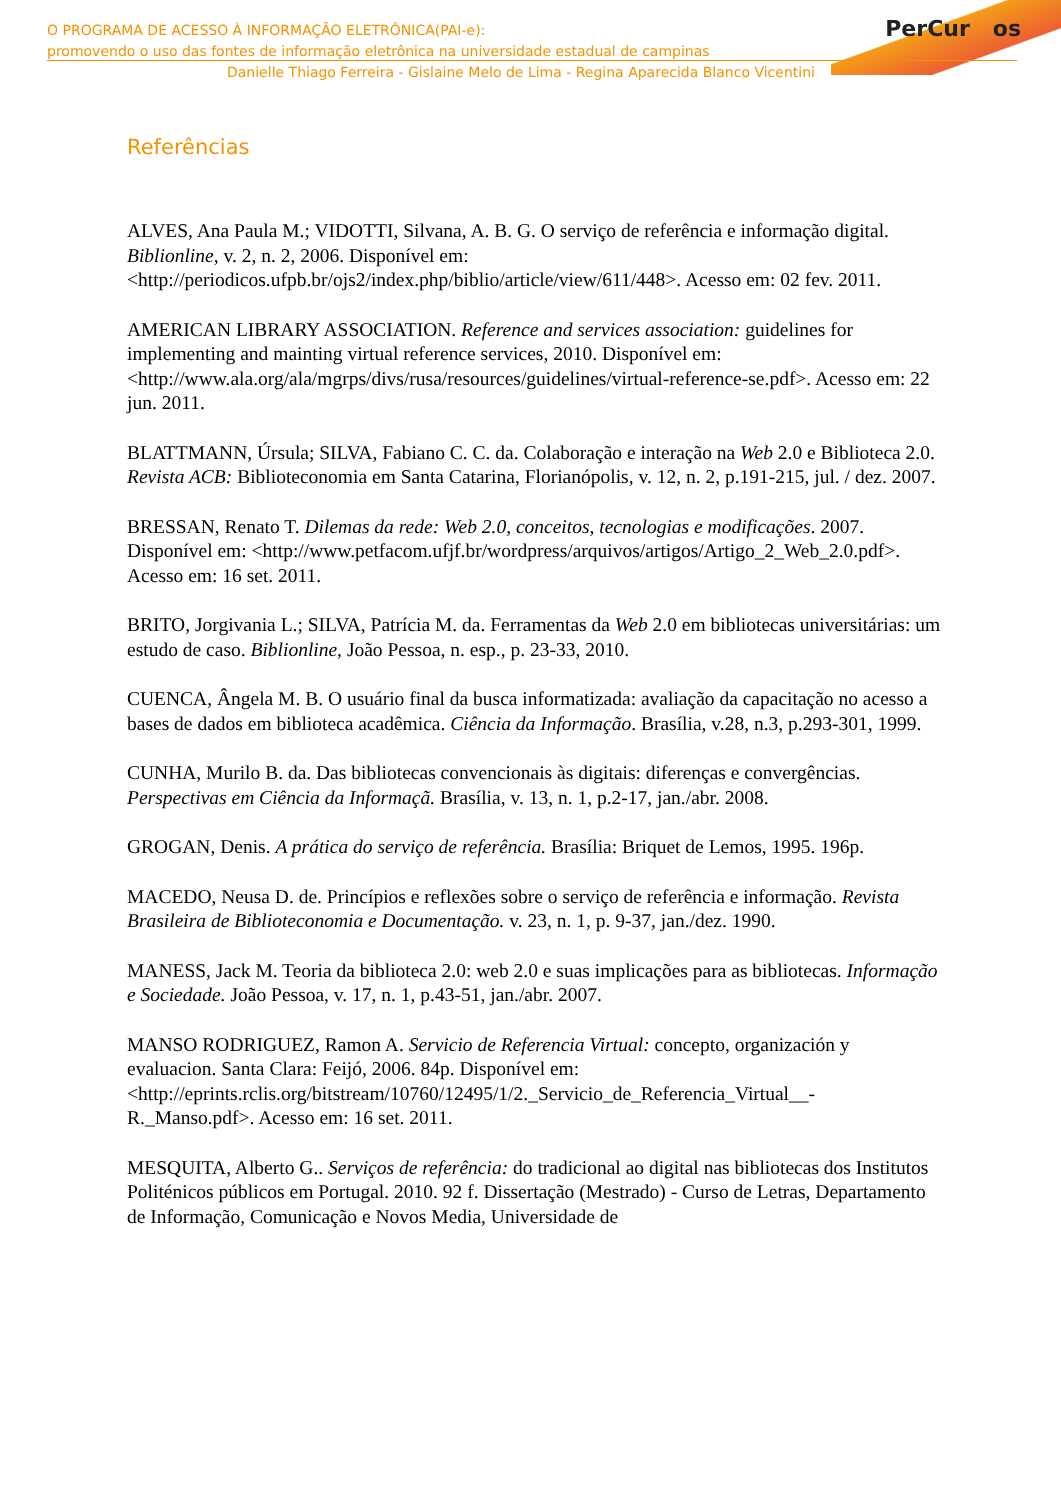PerCur os
O PROGRAMA DE ACESSO À INFORMAÇÃO ELETRÔNICA(PAI-e):
promovendo o uso das fontes de informação eletrônica na universidade estadual de campinas
Danielle Thiago Ferreira - Gislaine Melo de Lima - Regina Aparecida Blanco Vicentini
Referências
ALVES, Ana Paula M.; VIDOTTI, Silvana, A. B. G. O serviço de referência e informação digital. Biblionline, v. 2, n. 2, 2006. Disponível em: <http://periodicos.ufpb.br/ojs2/index.php/biblio/article/view/611/448>. Acesso em: 02 fev. 2011.
AMERICAN LIBRARY ASSOCIATION. Reference and services association: guidelines for implementing and mainting virtual reference services, 2010. Disponível em: <http://www.ala.org/ala/mgrps/divs/rusa/resources/guidelines/virtual-reference-se.pdf>. Acesso em: 22 jun. 2011.
BLATTMANN, Úrsula; SILVA, Fabiano C. C. da. Colaboração e interação na Web 2.0 e Biblioteca 2.0. Revista ACB: Biblioteconomia em Santa Catarina, Florianópolis, v. 12, n. 2, p.191-215, jul. / dez. 2007.
BRESSAN, Renato T. Dilemas da rede: Web 2.0, conceitos, tecnologias e modificações. 2007. Disponível em: <http://www.petfacom.ufjf.br/wordpress/arquivos/artigos/Artigo_2_Web_2.0.pdf>. Acesso em: 16 set. 2011.
BRITO, Jorgivania L.; SILVA, Patrícia M. da. Ferramentas da Web 2.0 em bibliotecas universitárias: um estudo de caso. Biblionline, João Pessoa, n. esp., p. 23-33, 2010.
CUENCA, Ângela M. B. O usuário final da busca informatizada: avaliação da capacitação no acesso a bases de dados em biblioteca acadêmica. Ciência da Informação. Brasília, v.28, n.3, p.293-301, 1999.
CUNHA, Murilo B. da. Das bibliotecas convencionais às digitais: diferenças e convergências. Perspectivas em Ciência da Informaçã. Brasília, v. 13, n. 1, p.2-17, jan./abr. 2008.
GROGAN, Denis. A prática do serviço de referência. Brasília: Briquet de Lemos, 1995. 196p.
MACEDO, Neusa D. de. Princípios e reflexões sobre o serviço de referência e informação. Revista Brasileira de Biblioteconomia e Documentação. v. 23, n. 1, p. 9-37, jan./dez. 1990.
MANESS, Jack M. Teoria da biblioteca 2.0: web 2.0 e suas implicações para as bibliotecas. Informação e Sociedade. João Pessoa, v. 17, n. 1, p.43-51, jan./abr. 2007.
MANSO RODRIGUEZ, Ramon A. Servicio de Referencia Virtual: concepto, organización y evaluacion. Santa Clara: Feijó, 2006. 84p. Disponível em: <http://eprints.rclis.org/bitstream/10760/12495/1/2._Servicio_de_Referencia_Virtual__-R._Manso.pdf>. Acesso em: 16 set. 2011.
MESQUITA, Alberto G.. Serviços de referência: do tradicional ao digital nas bibliotecas dos Institutos Politénicos públicos em Portugal. 2010. 92 f. Dissertação (Mestrado) - Curso de Letras, Departamento de Informação, Comunicação e Novos Media, Universidade de